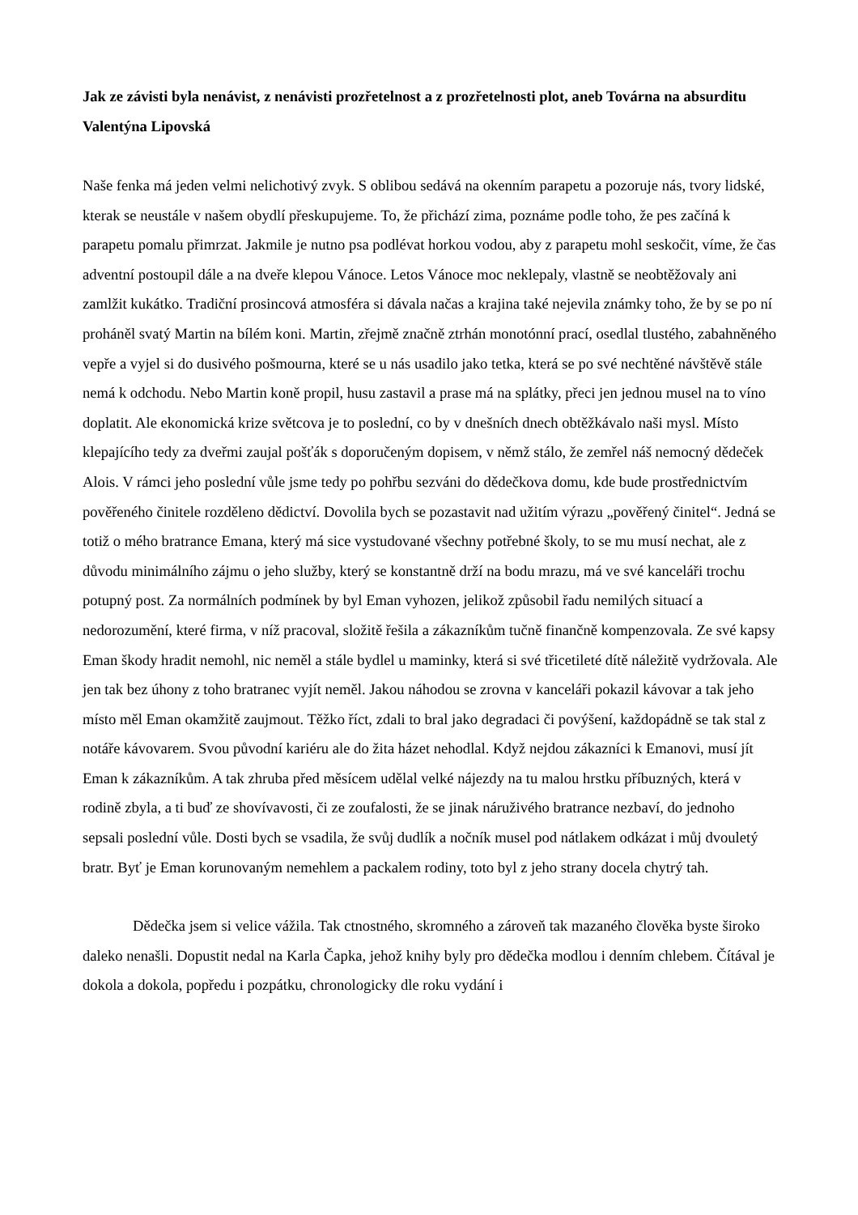Jak ze závisti byla nenávist, z nenávisti prozřetelnost a z prozřetelnosti plot, aneb Továrna na absurditu
Valentýna Lipovská
Naše fenka má jeden velmi nelichotivý zvyk. S oblibou sedává na okenním parapetu a pozoruje nás, tvory lidské, kterak se neustále v našem obydlí přeskupujeme. To, že přichází zima, poznáme podle toho, že pes začíná k parapetu pomalu přimrzat. Jakmile je nutno psa podlévat horkou vodou, aby z parapetu mohl seskočit, víme, že čas adventní postoupil dále a na dveře klepou Vánoce. Letos Vánoce moc neklepaly, vlastně se neobtěžovaly ani zamlžit kukátko. Tradiční prosincová atmosféra si dávala načas a krajina také nejevila známky toho, že by se po ní proháněl svatý Martin na bílém koni. Martin, zřejmě značně ztrhán monotónní prací, osedlal tlustého, zabahněného vepře a vyjel si do dusivého pošmourna, které se u nás usadilo jako tetka, která se po své nechtěné návštěvě stále nemá k odchodu. Nebo Martin koně propil, husu zastavil a prase má na splátky, přeci jen jednou musel na to víno doplatit. Ale ekonomická krize světcova je to poslední, co by v dnešních dnech obtěžkávalo naši mysl. Místo klepajícího tedy za dveřmi zaujal pošťák s doporučeným dopisem, v němž stálo, že zemřel náš nemocný dědeček Alois. V rámci jeho poslední vůle jsme tedy po pohřbu sezváni do dědečkova domu, kde bude prostřednictvím pověřeného činitele rozděleno dědictví. Dovolila bych se pozastavit nad užitím výrazu „pověřený činitel“. Jedná se totiž o mého bratrance Emana, který má sice vystudované všechny potřebné školy, to se mu musí nechat, ale z důvodu minimálního zájmu o jeho služby, který se konstantně drží na bodu mrazu, má ve své kanceláři trochu potupný post. Za normálních podmínek by byl Eman vyhozen, jelikož způsobil řadu nemilých situací a nedorozumění, které firma, v níž pracoval, složitě řešila a zákazníkům tučně finančně kompenzovala. Ze své kapsy Eman škody hradit nemohl, nic neměl a stále bydlel u maminky, která si své třicetileté dítě náležitě vydržovala. Ale jen tak bez úhony z toho bratranec vyjít neměl. Jakou náhodou se zrovna v kanceláři pokazil kávovar a tak jeho místo měl Eman okamžitě zaujmout. Těžko říct, zdali to bral jako degradaci či povýšení, každopádně se tak stal z notáře kávovarem. Svou původní kariéru ale do žita házet nehodlal. Když nejdou zákazníci k Emanovi, musí jít Eman k zákazníkům. A tak zhruba před měsícem udělal velké nájezdy na tu malou hrstku příbuzných, která v rodině zbyla, a ti buď ze shovívavosti, či ze zoufalosti, že se jinak náruživého bratrance nezbaví, do jednoho sepsali poslední vůle. Dosti bych se vsadila, že svůj dudlík a nočník musel pod nátlakem odkázat i můj dvouletý bratr. Byť je Eman korunovaným nemehlem a packalem rodiny, toto byl z jeho strany docela chytrý tah.
Dědečka jsem si velice vážila. Tak ctnostného, skromného a zároveň tak mazaného člověka byste široko daleko nenašli. Dopustit nedal na Karla Čapka, jehož knihy byly pro dědečka modlou i denním chlebem. Čítával je dokola a dokola, popředu i pozpátku, chronologicky dle roku vydání i